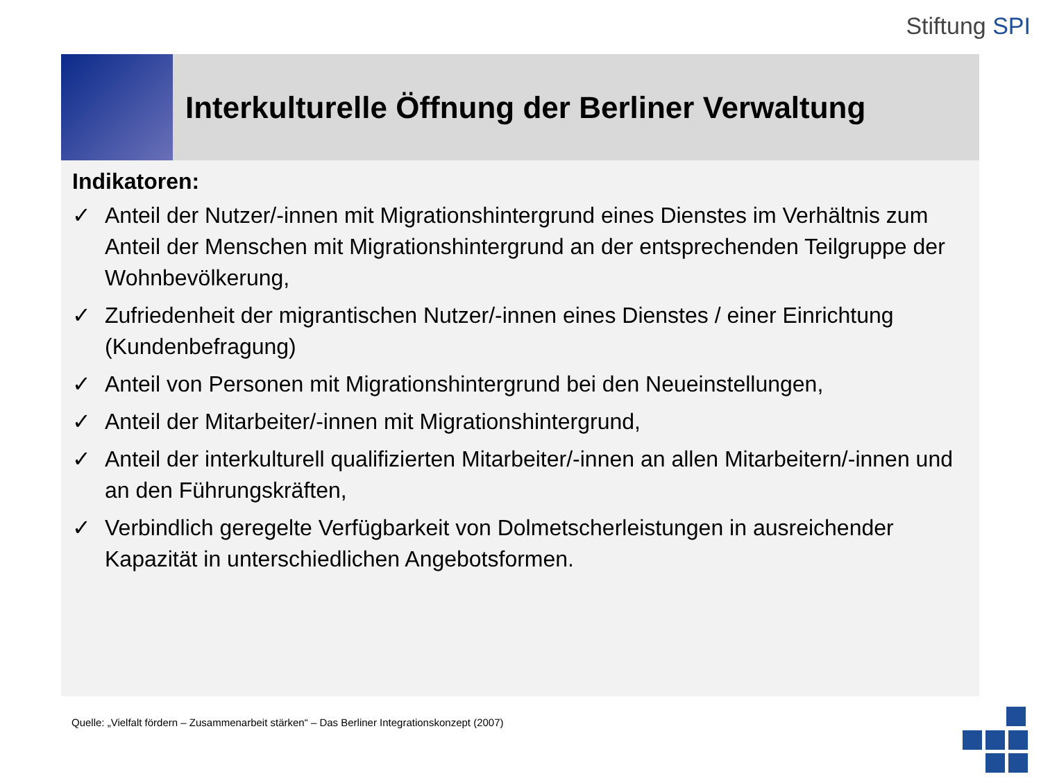Stiftung SPI
Interkulturelle Öffnung der Berliner Verwaltung
Indikatoren:
✓ Anteil der Nutzer/-innen mit Migrationshintergrund eines Dienstes im Verhältnis zum Anteil der Menschen mit Migrationshintergrund an der entsprechenden Teilgruppe der Wohnbevölkerung,
✓ Zufriedenheit der migrantischen Nutzer/-innen eines Dienstes / einer Einrichtung (Kundenbefragung)
✓ Anteil von Personen mit Migrationshintergrund bei den Neueinstellungen,
✓ Anteil der Mitarbeiter/-innen mit Migrationshintergrund,
✓ Anteil der interkulturell qualifizierten Mitarbeiter/-innen an allen Mitarbeitern/-innen und an den Führungskräften,
✓ Verbindlich geregelte Verfügbarkeit von Dolmetscherleistungen in ausreichender Kapazität in unterschiedlichen Angebotsformen.
Quelle: „Vielfalt fördern – Zusammenarbeit stärken“ – Das Berliner Integrationskonzept (2007)